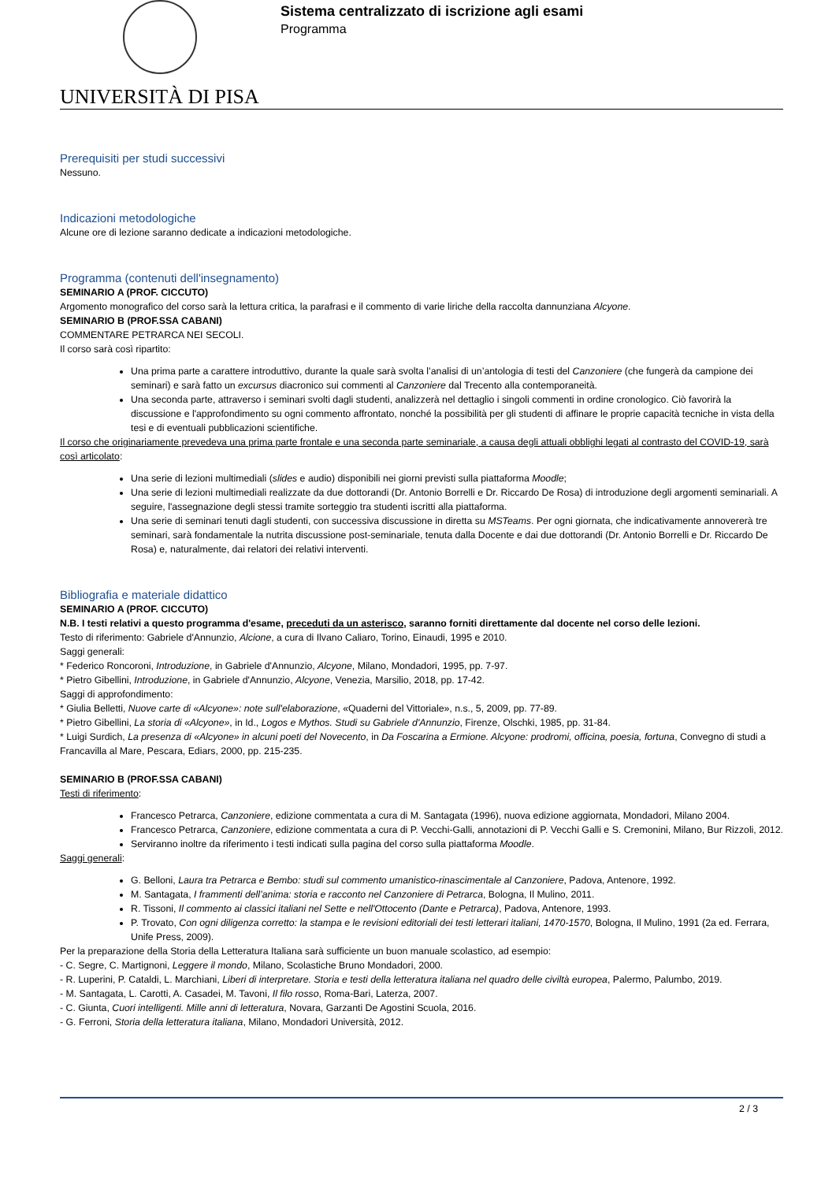UNIVERSITÀ DI PISA
Sistema centralizzato di iscrizione agli esami
Programma
Prerequisiti per studi successivi
Nessuno.
Indicazioni metodologiche
Alcune ore di lezione saranno dedicate a indicazioni metodologiche.
Programma (contenuti dell'insegnamento)
SEMINARIO A (PROF. CICCUTO)
Argomento monografico del corso sarà la lettura critica, la parafrasi e il commento di varie liriche della raccolta dannunziana Alcyone.
SEMINARIO B (PROF.SSA CABANI)
COMMENTARE PETRARCA NEI SECOLI.
Il corso sarà così ripartito:
Una prima parte a carattere introduttivo, durante la quale sarà svolta l’analisi di un’antologia di testi del Canzoniere (che fungerà da campione dei seminari) e sarà fatto un excursus diacronico sui commenti al Canzoniere dal Trecento alla contemporaneità.
Una seconda parte, attraverso i seminari svolti dagli studenti, analizzerà nel dettaglio i singoli commenti in ordine cronologico. Ciò favorirà la discussione e l'approfondimento su ogni commento affrontato, nonché la possibilità per gli studenti di affinare le proprie capacità tecniche in vista della tesi e di eventuali pubblicazioni scientifiche.
Il corso che originariamente prevedeva una prima parte frontale e una seconda parte seminariale, a causa degli attuali obblighi legati al contrasto del COVID-19, sarà così articolato:
Una serie di lezioni multimediali (slides e audio) disponibili nei giorni previsti sulla piattaforma Moodle;
Una serie di lezioni multimediali realizzate da due dottorandi (Dr. Antonio Borrelli e Dr. Riccardo De Rosa) di introduzione degli argomenti seminariali. A seguire, l'assegnazione degli stessi tramite sorteggio tra studenti iscritti alla piattaforma.
Una serie di seminari tenuti dagli studenti, con successiva discussione in diretta su MSTeams. Per ogni giornata, che indicativamente annovererà tre seminari, sarà fondamentale la nutrita discussione post-seminariale, tenuta dalla Docente e dai due dottorandi (Dr. Antonio Borrelli e Dr. Riccardo De Rosa) e, naturalmente, dai relatori dei relativi interventi.
Bibliografia e materiale didattico
SEMINARIO A (PROF. CICCUTO)
N.B. I testi relativi a questo programma d'esame, preceduti da un asterisco, saranno forniti direttamente dal docente nel corso delle lezioni.
Testo di riferimento: Gabriele d'Annunzio, Alcione, a cura di Ilvano Caliaro, Torino, Einaudi, 1995 e 2010.
Saggi generali:
* Federico Roncoroni, Introduzione, in Gabriele d'Annunzio, Alcyone, Milano, Mondadori, 1995, pp. 7-97.
* Pietro Gibellini, Introduzione, in Gabriele d'Annunzio, Alcyone, Venezia, Marsilio, 2018, pp. 17-42.
Saggi di approfondimento:
* Giulia Belletti, Nuove carte di «Alcyone»: note sull'elaborazione, «Quaderni del Vittoriale», n.s., 5, 2009, pp. 77-89.
* Pietro Gibellini, La storia di «Alcyone», in Id., Logos e Mythos. Studi su Gabriele d'Annunzio, Firenze, Olschki, 1985, pp. 31-84.
* Luigi Surdich, La presenza di «Alcyone» in alcuni poeti del Novecento, in Da Foscarina a Ermione. Alcyone: prodromi, officina, poesia, fortuna, Convegno di studi a Francavilla al Mare, Pescara, Ediars, 2000, pp. 215-235.
SEMINARIO B (PROF.SSA CABANI)
Testi di riferimento:
Francesco Petrarca, Canzoniere, edizione commentata a cura di M. Santagata (1996), nuova edizione aggiornata, Mondadori, Milano 2004.
Francesco Petrarca, Canzoniere, edizione commentata a cura di P. Vecchi-Galli, annotazioni di P. Vecchi Galli e S. Cremonini, Milano, Bur Rizzoli, 2012.
Serviranno inoltre da riferimento i testi indicati sulla pagina del corso sulla piattaforma Moodle.
Saggi generali:
G. Belloni, Laura tra Petrarca e Bembo: studi sul commento umanistico-rinascimentale al Canzoniere, Padova, Antenore, 1992.
M. Santagata, I frammenti dell’anima: storia e racconto nel Canzoniere di Petrarca, Bologna, Il Mulino, 2011.
R. Tissoni, Il commento ai classici italiani nel Sette e nell'Ottocento (Dante e Petrarca), Padova, Antenore, 1993.
P. Trovato, Con ogni diligenza corretto: la stampa e le revisioni editoriali dei testi letterari italiani, 1470-1570, Bologna, Il Mulino, 1991 (2a ed. Ferrara, Unife Press, 2009).
Per la preparazione della Storia della Letteratura Italiana sarà sufficiente un buon manuale scolastico, ad esempio:
- C. Segre, C. Martignoni, Leggere il mondo, Milano, Scolastiche Bruno Mondadori, 2000.
- R. Luperini, P. Cataldi, L. Marchiani, Liberi di interpretare. Storia e testi della letteratura italiana nel quadro delle civiltà europea, Palermo, Palumbo, 2019.
- M. Santagata, L. Carotti, A. Casadei, M. Tavoni, Il filo rosso, Roma-Bari, Laterza, 2007.
- C. Giunta, Cuori intelligenti. Mille anni di letteratura, Novara, Garzanti De Agostini Scuola, 2016.
- G. Ferroni, Storia della letteratura italiana, Milano, Mondadori Università, 2012.
2 / 3